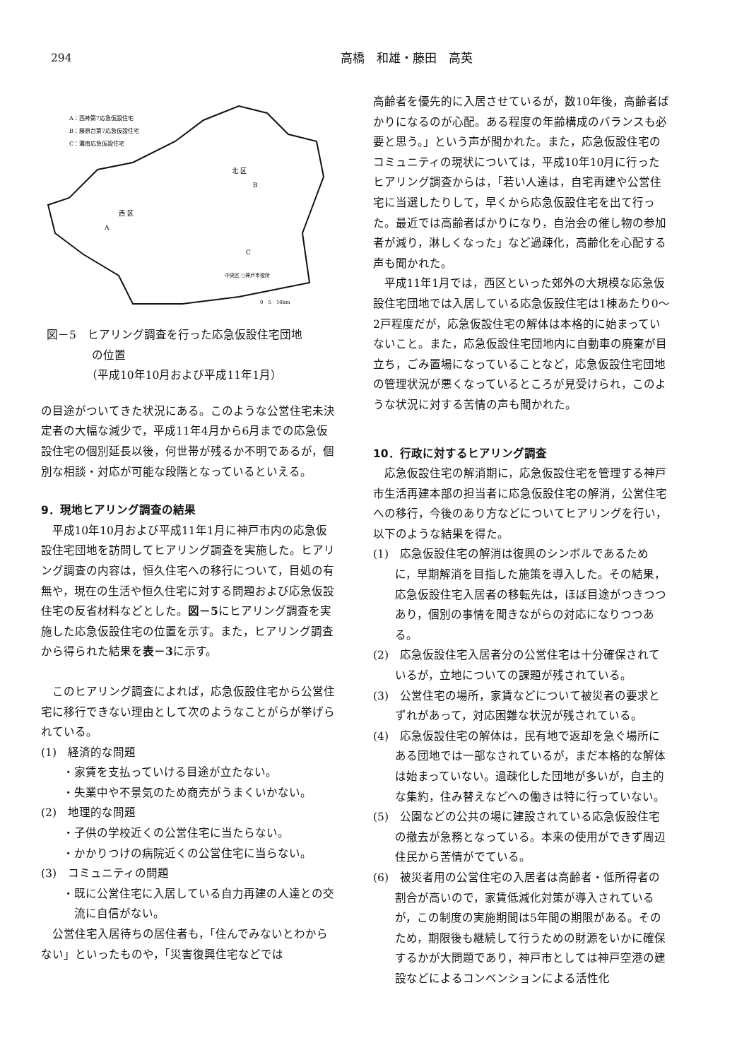294 高橋　和雄・藤田　高英
A：西神第7応急仮設住宅
B：藤原台第7応急仮設住宅
C：灘南応急仮設住宅
北 区
B
西 区
A
C
中央区 ○神戸市役所
0　5　10km
図－5　ヒアリング調査を行った応急仮設住宅団地
　　　　の位置
　　　　（平成10年10月および平成11年1月）
の目途がついてきた状況にある。このような公営住宅未決定者の大幅な減少で，平成11年4月から6月までの応急仮設住宅の個別延長以後，何世帯が残るか不明であるが，個別な相談・対応が可能な段階となっているといえる。
9．現地ヒアリング調査の結果
平成10年10月および平成11年1月に神戸市内の応急仮設住宅団地を訪問してヒアリング調査を実施した。ヒアリング調査の内容は，恒久住宅への移行について，目処の有無や，現在の生活や恒久住宅に対する問題および応急仮設住宅の反省材料などとした。図－5にヒアリング調査を実施した応急仮設住宅の位置を示す。また，ヒアリング調査から得られた結果を表－3に示す。
このヒアリング調査によれば，応急仮設住宅から公営住宅に移行できない理由として次のようなことがらが挙げられている。
(1)　経済的な問題
・家賃を支払っていける目途が立たない。
・失業中や不景気のため商売がうまくいかない。
(2)　地理的な問題
・子供の学校近くの公営住宅に当たらない。
・かかりつけの病院近くの公営住宅に当らない。
(3)　コミュニティの問題
・既に公営住宅に入居している自力再建の人達との交流に自信がない。
公営住宅入居待ちの居住者も，「住んでみないとわからない」といったものや，「災害復興住宅などでは
高齢者を優先的に入居させているが，数10年後，高齢者ばかりになるのが心配。ある程度の年齢構成のバランスも必要と思う。」という声が聞かれた。また，応急仮設住宅のコミュニティの現状については，平成10年10月に行ったヒアリング調査からは，「若い人達は，自宅再建や公営住宅に当選したりして，早くから応急仮設住宅を出て行った。最近では高齢者ばかりになり，自治会の催し物の参加者が減り，淋しくなった」など過疎化，高齢化を心配する声も聞かれた。
平成11年1月では，西区といった郊外の大規模な応急仮設住宅団地では入居している応急仮設住宅は1棟あたり0～2戸程度だが，応急仮設住宅の解体は本格的に始まっていないこと。また，応急仮設住宅団地内に自動車の廃棄が目立ち，ごみ置場になっていることなど，応急仮設住宅団地の管理状況が悪くなっているところが見受けられ，このような状況に対する苦情の声も聞かれた。
10．行政に対するヒアリング調査
応急仮設住宅の解消期に，応急仮設住宅を管理する神戸市生活再建本部の担当者に応急仮設住宅の解消，公営住宅への移行，今後のあり方などについてヒアリングを行い，以下のような結果を得た。
(1)　応急仮設住宅の解消は復興のシンボルであるために，早期解消を目指した施策を導入した。その結果，応急仮設住宅入居者の移転先は，ほぼ目途がつきつつあり，個別の事情を聞きながらの対応になりつつある。
(2)　応急仮設住宅入居者分の公営住宅は十分確保されているが，立地についての課題が残されている。
(3)　公営住宅の場所，家賃などについて被災者の要求とずれがあって，対応困難な状況が残されている。
(4)　応急仮設住宅の解体は，民有地で返却を急ぐ場所にある団地では一部なされているが，まだ本格的な解体は始まっていない。過疎化した団地が多いが，自主的な集約，住み替えなどへの働きは特に行っていない。
(5)　公園などの公共の場に建設されている応急仮設住宅の撤去が急務となっている。本来の使用ができず周辺住民から苦情がでている。
(6)　被災者用の公営住宅の入居者は高齢者・低所得者の割合が高いので，家賃低減化対策が導入されているが，この制度の実施期間は5年間の期限がある。そのため，期限後も継続して行うための財源をいかに確保するかが大問題であり，神戸市としては神戸空港の建設などによるコンベンションによる活性化